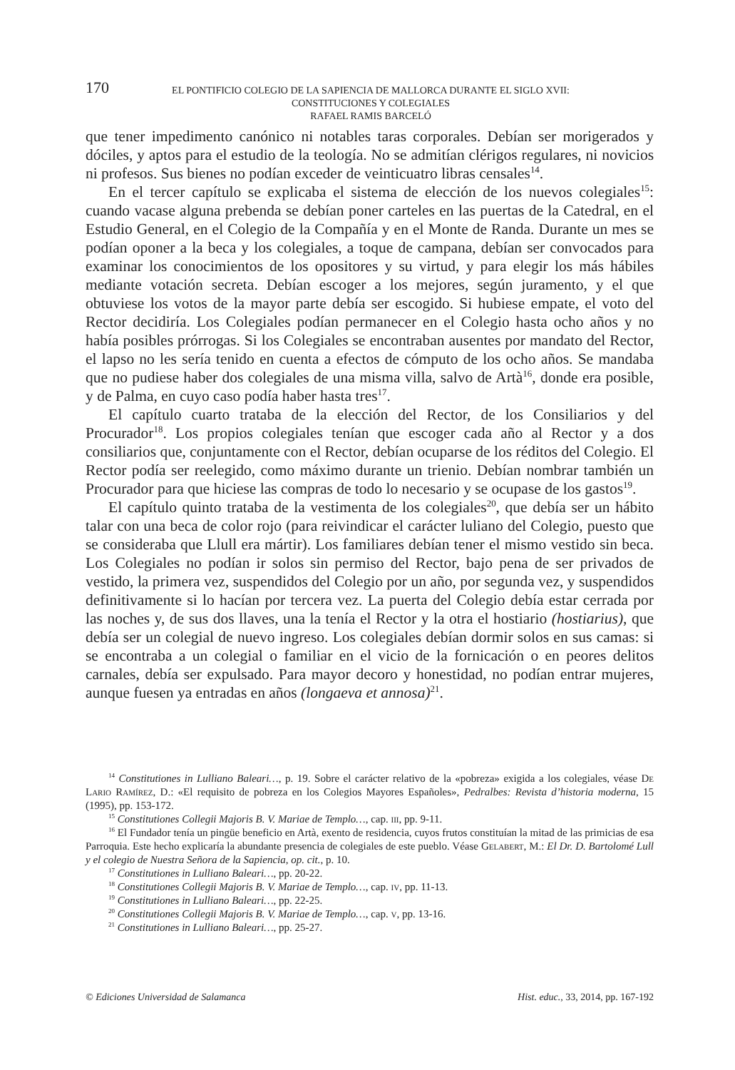170 EL PONTIFICIO COLEGIO DE LA SAPIENCIA DE MALLORCA DURANTE EL SIGLO XVII:
CONSTITUCIONES Y COLEGIALES
RAFAEL RAMIS BARCELÓ
que tener impedimento canónico ni notables taras corporales. Debían ser morigerados y dóciles, y aptos para el estudio de la teología. No se admitían clérigos regulares, ni novicios ni profesos. Sus bienes no podían exceder de veinticuatro libras censales<sup>14</sup>.
En el tercer capítulo se explicaba el sistema de elección de los nuevos colegiales<sup>15</sup>: cuando vacase alguna prebenda se debían poner carteles en las puertas de la Catedral, en el Estudio General, en el Colegio de la Compañía y en el Monte de Randa. Durante un mes se podían oponer a la beca y los colegiales, a toque de campana, debían ser convocados para examinar los conocimientos de los opositores y su virtud, y para elegir los más hábiles mediante votación secreta. Debían escoger a los mejores, según juramento, y el que obtuviese los votos de la mayor parte debía ser escogido. Si hubiese empate, el voto del Rector decidiría. Los Colegiales podían permanecer en el Colegio hasta ocho años y no había posibles prórrogas. Si los Colegiales se encontraban ausentes por mandato del Rector, el lapso no les sería tenido en cuenta a efectos de cómputo de los ocho años. Se mandaba que no pudiese haber dos colegiales de una misma villa, salvo de Artà<sup>16</sup>, donde era posible, y de Palma, en cuyo caso podía haber hasta tres<sup>17</sup>.
El capítulo cuarto trataba de la elección del Rector, de los Consiliarios y del Procurador<sup>18</sup>. Los propios colegiales tenían que escoger cada año al Rector y a dos consiliarios que, conjuntamente con el Rector, debían ocuparse de los réditos del Colegio. El Rector podía ser reelegido, como máximo durante un trienio. Debían nombrar también un Procurador para que hiciese las compras de todo lo necesario y se ocupase de los gastos<sup>19</sup>.
El capítulo quinto trataba de la vestimenta de los colegiales<sup>20</sup>, que debía ser un hábito talar con una beca de color rojo (para reivindicar el carácter luliano del Colegio, puesto que se consideraba que Llull era mártir). Los familiares debían tener el mismo vestido sin beca. Los Colegiales no podían ir solos sin permiso del Rector, bajo pena de ser privados de vestido, la primera vez, suspendidos del Colegio por un año, por segunda vez, y suspendidos definitivamente si lo hacían por tercera vez. La puerta del Colegio debía estar cerrada por las noches y, de sus dos llaves, una la tenía el Rector y la otra el hostiario (hostiarius), que debía ser un colegial de nuevo ingreso. Los colegiales debían dormir solos en sus camas: si se encontraba a un colegial o familiar en el vicio de la fornicación o en peores delitos carnales, debía ser expulsado. Para mayor decoro y honestidad, no podían entrar mujeres, aunque fuesen ya entradas en años (longaeva et annosa)<sup>21</sup>.
<sup>14</sup> Constitutiones in Lulliano Baleari…, p. 19. Sobre el carácter relativo de la «pobreza» exigida a los colegiales, véase De Lario Ramírez, D.: «El requisito de pobreza en los Colegios Mayores Españoles», Pedralbes: Revista d’historia moderna, 15 (1995), pp. 153-172.
<sup>15</sup> Constitutiones Collegii Majoris B. V. Mariae de Templo…, cap. iii, pp. 9-11.
<sup>16</sup> El Fundador tenía un pingüe beneficio en Artà, exento de residencia, cuyos frutos constituían la mitad de las primicias de esa Parroquia. Este hecho explicaría la abundante presencia de colegiales de este pueblo. Véase Gelabert, M.: El Dr. D. Bartolomé Lull y el colegio de Nuestra Señora de la Sapiencia, op. cit., p. 10.
<sup>17</sup> Constitutiones in Lulliano Baleari…, pp. 20-22.
<sup>18</sup> Constitutiones Collegii Majoris B. V. Mariae de Templo…, cap. iv, pp. 11-13.
<sup>19</sup> Constitutiones in Lulliano Baleari…, pp. 22-25.
<sup>20</sup> Constitutiones Collegii Majoris B. V. Mariae de Templo…, cap. v, pp. 13-16.
<sup>21</sup> Constitutiones in Lulliano Baleari…, pp. 25-27.
© Ediciones Universidad de Salamanca Hist. educ., 33, 2014, pp. 167-192